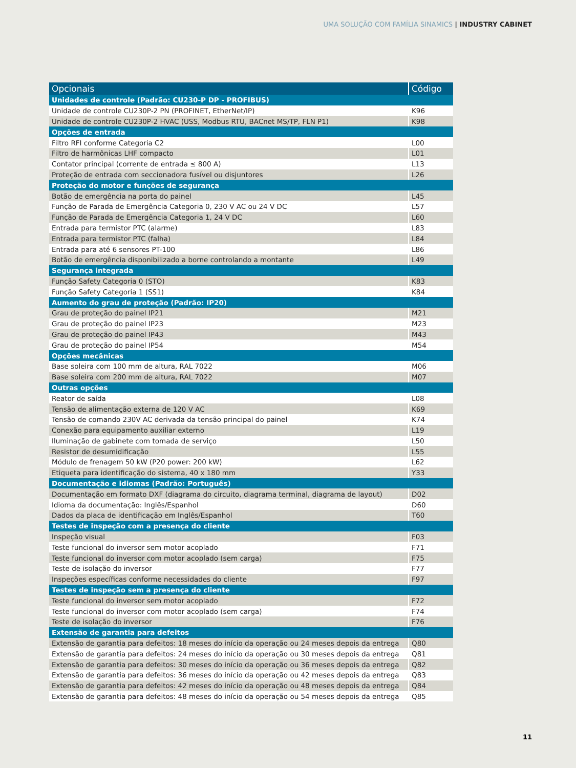UMA SOLUÇÃO COM FAMÍLIA SINAMICS | INDUSTRY CABINET
| Opcionais | Código |
| --- | --- |
| Unidades de controle (Padrão: CU230-P DP - PROFIBUS) | |
| Unidade de controle CU230P-2 PN (PROFINET, EtherNet/IP) | K96 |
| Unidade de controle CU230P-2 HVAC (USS, Modbus RTU, BACnet MS/TP, FLN P1) | K98 |
| Opções de entrada | |
| Filtro RFI conforme Categoria C2 | L00 |
| Filtro de harmônicas LHF compacto | L01 |
| Contator principal (corrente de entrada ≤ 800 A) | L13 |
| Proteção de entrada com seccionadora fusível ou disjuntores | L26 |
| Proteção do motor e funções de segurança | |
| Botão de emergência na porta do painel | L45 |
| Função de Parada de Emergência Categoria 0, 230 V AC ou 24 V DC | L57 |
| Função de Parada de Emergência Categoria 1, 24 V DC | L60 |
| Entrada para termistor PTC (alarme) | L83 |
| Entrada para termistor PTC (falha) | L84 |
| Entrada para até 6 sensores PT-100 | L86 |
| Botão de emergência disponibilizado a borne controlando a montante | L49 |
| Segurança integrada | |
| Função Safety Categoria 0 (STO) | K83 |
| Função Safety Categoria 1 (SS1) | K84 |
| Aumento do grau de proteção (Padrão: IP20) | |
| Grau de proteção do painel IP21 | M21 |
| Grau de proteção do painel IP23 | M23 |
| Grau de proteção do painel IP43 | M43 |
| Grau de proteção do painel IP54 | M54 |
| Opções mecânicas | |
| Base soleira com 100 mm de altura, RAL 7022 | M06 |
| Base soleira com 200 mm de altura, RAL 7022 | M07 |
| Outras opções | |
| Reator de saída | L08 |
| Tensão de alimentação externa de 120 V AC | K69 |
| Tensão de comando 230V AC derivada da tensão principal do painel | K74 |
| Conexão para equipamento auxiliar externo | L19 |
| Iluminação de gabinete com tomada de serviço | L50 |
| Resistor de desumidificação | L55 |
| Módulo de frenagem 50 kW (P20 power: 200 kW) | L62 |
| Etiqueta para identificação do sistema, 40 x 180 mm | Y33 |
| Documentação e idiomas (Padrão: Português) | |
| Documentação em formato DXF (diagrama do circuito, diagrama terminal, diagrama de layout) | D02 |
| Idioma da documentação: Inglês/Espanhol | D60 |
| Dados da placa de identificação em Inglês/Espanhol | T60 |
| Testes de inspeção com a presença do cliente | |
| Inspeção visual | F03 |
| Teste funcional do inversor sem motor acoplado | F71 |
| Teste funcional do inversor com motor acoplado (sem carga) | F75 |
| Teste de isolação do inversor | F77 |
| Inspeções específicas conforme necessidades do cliente | F97 |
| Testes de inspeção sem a presença do cliente | |
| Teste funcional do inversor sem motor acoplado | F72 |
| Teste funcional do inversor com motor acoplado (sem carga) | F74 |
| Teste de isolação do inversor | F76 |
| Extensão de garantia para defeitos | |
| Extensão de garantia para defeitos: 18 meses do início da operação ou 24 meses depois da entrega | Q80 |
| Extensão de garantia para defeitos: 24 meses do início da operação ou 30 meses depois da entrega | Q81 |
| Extensão de garantia para defeitos: 30 meses do início da operação ou 36 meses depois da entrega | Q82 |
| Extensão de garantia para defeitos: 36 meses do início da operação ou 42 meses depois da entrega | Q83 |
| Extensão de garantia para defeitos: 42 meses do início da operação ou 48 meses depois da entrega | Q84 |
| Extensão de garantia para defeitos: 48 meses do início da operação ou 54 meses depois da entrega | Q85 |
11